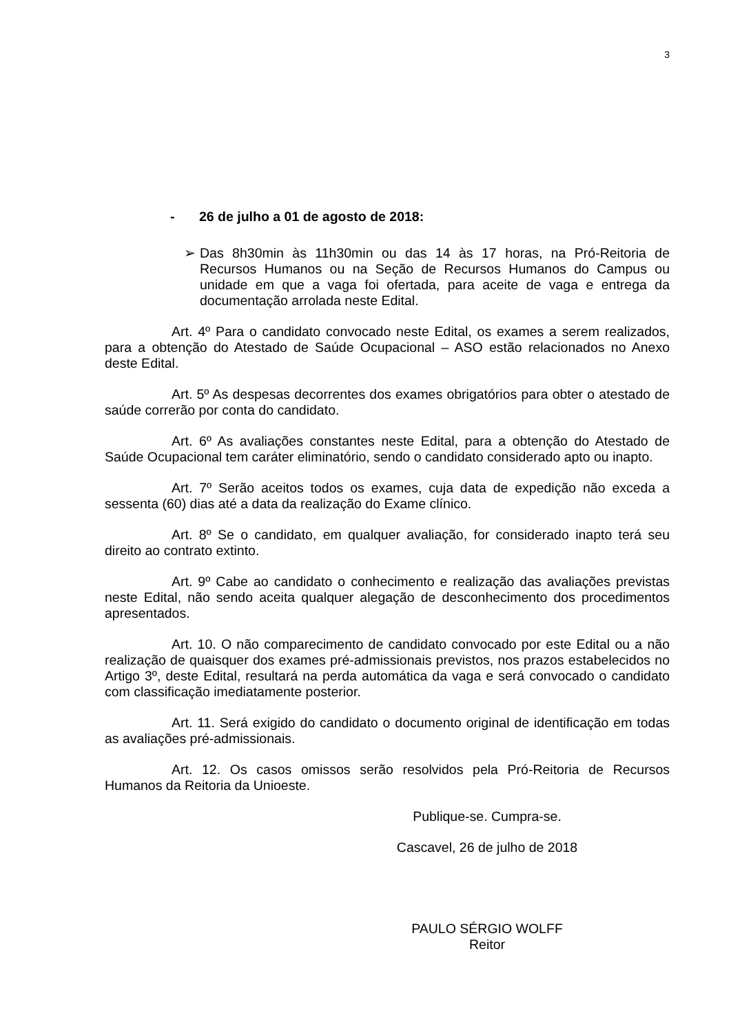3
- 26 de julho a 01 de agosto de 2018:
➢ Das 8h30min às 11h30min ou das 14 às 17 horas, na Pró-Reitoria de Recursos Humanos ou na Seção de Recursos Humanos do Campus ou unidade em que a vaga foi ofertada, para aceite de vaga e entrega da documentação arrolada neste Edital.
Art. 4º Para o candidato convocado neste Edital, os exames a serem realizados, para a obtenção do Atestado de Saúde Ocupacional – ASO estão relacionados no Anexo deste Edital.
Art. 5º As despesas decorrentes dos exames obrigatórios para obter o atestado de saúde correrão por conta do candidato.
Art. 6º As avaliações constantes neste Edital, para a obtenção do Atestado de Saúde Ocupacional tem caráter eliminatório, sendo o candidato considerado apto ou inapto.
Art. 7º Serão aceitos todos os exames, cuja data de expedição não exceda a sessenta (60) dias até a data da realização do Exame clínico.
Art. 8º Se o candidato, em qualquer avaliação, for considerado inapto terá seu direito ao contrato extinto.
Art. 9º Cabe ao candidato o conhecimento e realização das avaliações previstas neste Edital, não sendo aceita qualquer alegação de desconhecimento dos procedimentos apresentados.
Art. 10. O não comparecimento de candidato convocado por este Edital ou a não realização de quaisquer dos exames pré-admissionais previstos, nos prazos estabelecidos no Artigo 3º, deste Edital, resultará na perda automática da vaga e será convocado o candidato com classificação imediatamente posterior.
Art. 11. Será exigido do candidato o documento original de identificação em todas as avaliações pré-admissionais.
Art. 12. Os casos omissos serão resolvidos pela Pró-Reitoria de Recursos Humanos da Reitoria da Unioeste.
Publique-se. Cumpra-se.
Cascavel, 26 de julho de 2018
PAULO SÉRGIO WOLFF
Reitor